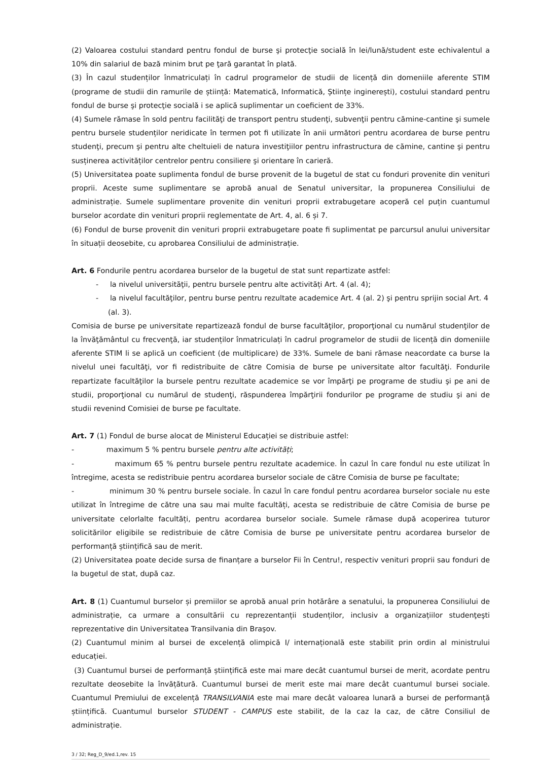(2) Valoarea costului standard pentru fondul de burse şi protecţie socială în lei/lună/student este echivalentul a 10% din salariul de bază minim brut pe ţară garantat în plată.
(3) În cazul studenților înmatriculați în cadrul programelor de studii de licență din domeniile aferente STIM (programe de studii din ramurile de știință: Matematică, Informatică, Științe inginerești), costului standard pentru fondul de burse şi protecţie socială i se aplică suplimentar un coeficient de 33%.
(4) Sumele rămase în sold pentru facilităţi de transport pentru studenţi, subvenţii pentru cămine-cantine şi sumele pentru bursele studenților neridicate în termen pot fi utilizate în anii următori pentru acordarea de burse pentru studenţi, precum şi pentru alte cheltuieli de natura investiţiilor pentru infrastructura de cămine, cantine şi pentru susținerea activităților centrelor pentru consiliere şi orientare în carieră.
(5) Universitatea poate suplimenta fondul de burse provenit de la bugetul de stat cu fonduri provenite din venituri proprii. Aceste sume suplimentare se aprobă anual de Senatul universitar, la propunerea Consiliului de administrație. Sumele suplimentare provenite din venituri proprii extrabugetare acoperă cel puțin cuantumul burselor acordate din venituri proprii reglementate de Art. 4, al. 6 și 7.
(6) Fondul de burse provenit din venituri proprii extrabugetare poate fi suplimentat pe parcursul anului universitar în situații deosebite, cu aprobarea Consiliului de administrație.
Art. 6 Fondurile pentru acordarea burselor de la bugetul de stat sunt repartizate astfel:
- la nivelul universităţii, pentru bursele pentru alte activități Art. 4 (al. 4);
- la nivelul facultăţilor, pentru burse pentru rezultate academice Art. 4 (al. 2) şi pentru sprijin social Art. 4 (al. 3).
Comisia de burse pe universitate repartizează fondul de burse facultăţilor, proporţional cu numărul studenţilor de la învăţământul cu frecvenţă, iar studenților înmatriculați în cadrul programelor de studii de licență din domeniile aferente STIM li se aplică un coeficient (de multiplicare) de 33%. Sumele de bani rămase neacordate ca burse la nivelul unei facultăţi, vor fi redistribuite de către Comisia de burse pe universitate altor facultăţi. Fondurile repartizate facultăţilor la bursele pentru rezultate academice se vor împărţi pe programe de studiu şi pe ani de studii, proporţional cu numărul de studenţi, răspunderea împărţirii fondurilor pe programe de studiu şi ani de studii revenind Comisiei de burse pe facultate.
Art. 7 (1) Fondul de burse alocat de Ministerul Educației se distribuie astfel:
- maximum 5 % pentru bursele pentru alte activități;
- maximum 65 % pentru bursele pentru rezultate academice. În cazul în care fondul nu este utilizat în întregime, acesta se redistribuie pentru acordarea burselor sociale de către Comisia de burse pe facultate;
- minimum 30 % pentru bursele sociale. În cazul în care fondul pentru acordarea burselor sociale nu este utilizat în întregime de către una sau mai multe facultăți, acesta se redistribuie de către Comisia de burse pe universitate celorlalte facultăți, pentru acordarea burselor sociale. Sumele rămase după acoperirea tuturor solicitărilor eligibile se redistribuie de către Comisia de burse pe universitate pentru acordarea burselor de performanță științifică sau de merit.
(2) Universitatea poate decide sursa de finanțare a burselor Fii în Centru!, respectiv venituri proprii sau fonduri de la bugetul de stat, după caz.
Art. 8 (1) Cuantumul burselor și premiilor se aprobă anual prin hotărâre a senatului, la propunerea Consiliului de administrație, ca urmare a consultării cu reprezentanții studenților, inclusiv a organizațiilor studenţeşti reprezentative din Universitatea Transilvania din Braşov.
(2) Cuantumul minim al bursei de excelență olimpică I/ internațională este stabilit prin ordin al ministrului educației.
(3) Cuantumul bursei de performanță științifică este mai mare decât cuantumul bursei de merit, acordate pentru rezultate deosebite la învățătură. Cuantumul bursei de merit este mai mare decât cuantumul bursei sociale. Cuantumul Premiului de excelență TRANSILVANIA este mai mare decât valoarea lunară a bursei de performanță științifică. Cuantumul burselor STUDENT - CAMPUS este stabilit, de la caz la caz, de către Consiliul de administrație.
3 / 32; Reg_D_9/ed.1,rev. 15